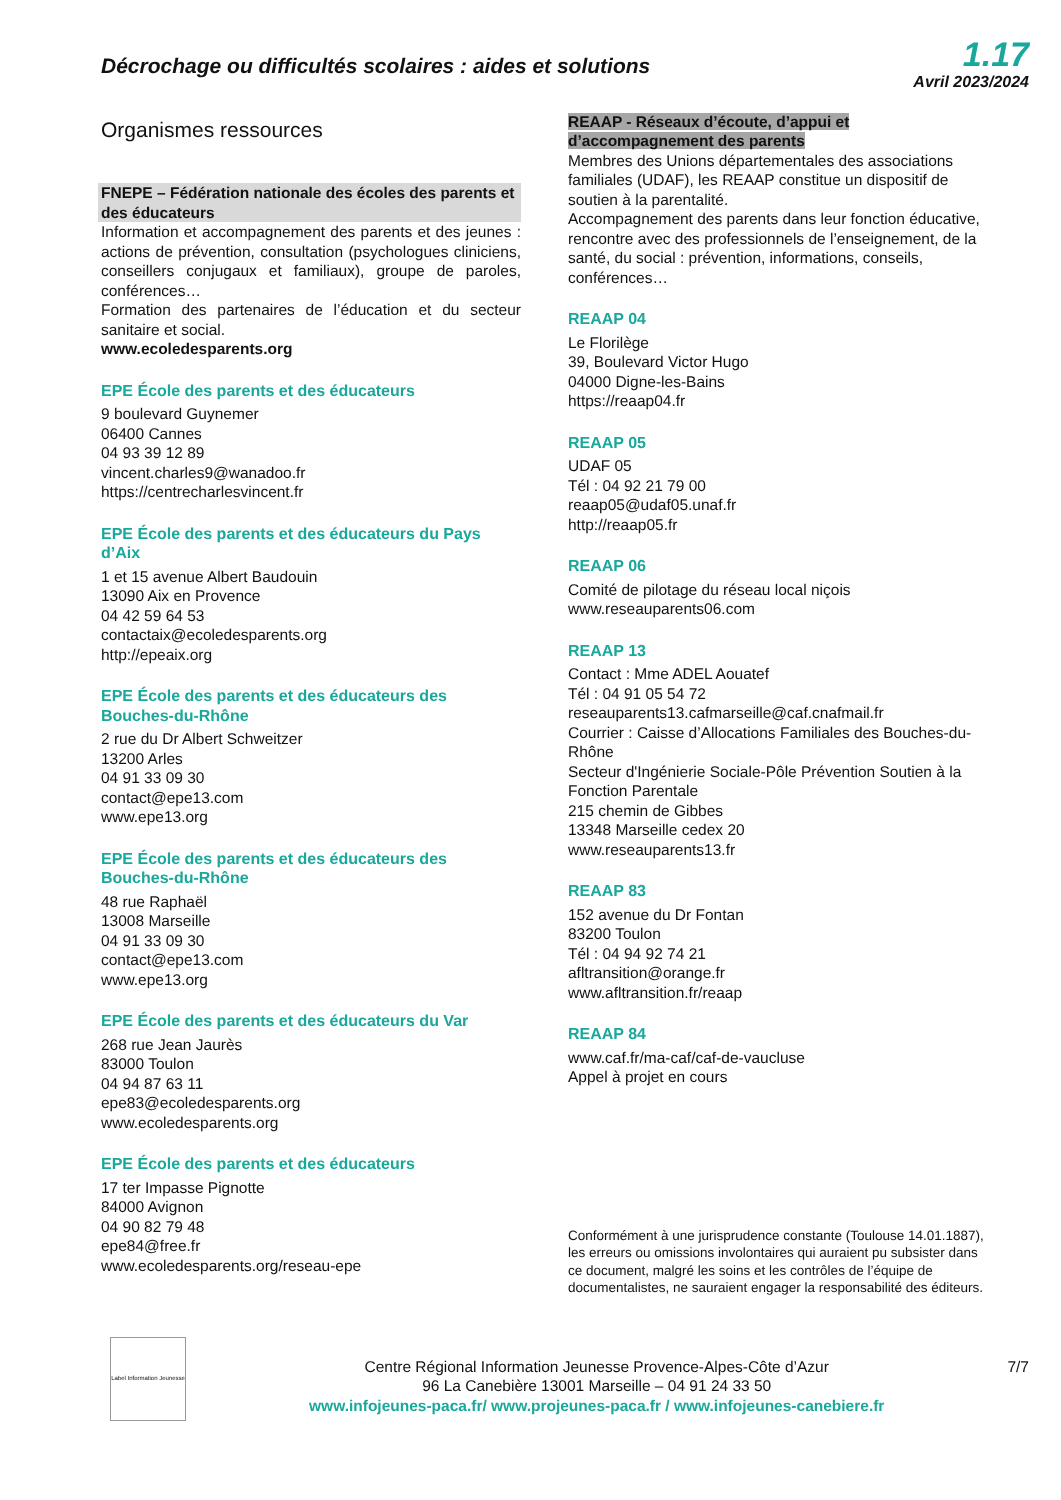Décrochage ou difficultés scolaires : aides et solutions
1.17
Avril 2023/2024
Organismes ressources
FNEPE – Fédération nationale des écoles des parents et des éducateurs
Information et accompagnement des parents et des jeunes : actions de prévention, consultation (psychologues cliniciens, conseillers conjugaux et familiaux), groupe de paroles, conférences…
Formation des partenaires de l’éducation et du secteur sanitaire et social.
www.ecoledesparents.org
EPE École des parents et des éducateurs
9 boulevard Guynemer
06400 Cannes
04 93 39 12 89
vincent.charles9@wanadoo.fr
https://centrecharlesvincent.fr
EPE École des parents et des éducateurs du Pays d’Aix
1 et 15 avenue Albert Baudouin
13090 Aix en Provence
04 42 59 64 53
contactaix@ecoledesparents.org
http://epeaix.org
EPE École des parents et des éducateurs des Bouches-du-Rhône
2 rue du Dr Albert Schweitzer
13200 Arles
04 91 33 09 30
contact@epe13.com
www.epe13.org
EPE École des parents et des éducateurs des Bouches-du-Rhône
48 rue Raphaël
13008 Marseille
04 91 33 09 30
contact@epe13.com
www.epe13.org
EPE École des parents et des éducateurs du Var
268 rue Jean Jaurès
83000 Toulon
04 94 87 63 11
epe83@ecoledesparents.org
www.ecoledesparents.org
EPE École des parents et des éducateurs
17 ter Impasse Pignotte
84000 Avignon
04 90 82 79 48
epe84@free.fr
www.ecoledesparents.org/reseau-epe
REAAP - Réseaux d’écoute, d’appui et d’accompagnement des parents
Membres des Unions départementales des associations familiales (UDAF), les REAAP constitue un dispositif de soutien à la parentalité.
Accompagnement des parents dans leur fonction éducative, rencontre avec des professionnels de l’enseignement, de la santé, du social : prévention, informations, conseils, conférences…
REAAP 04
Le Florilège
39, Boulevard Victor Hugo
04000 Digne-les-Bains
https://reaap04.fr
REAAP 05
UDAF 05
Tél : 04 92 21 79 00
reaap05@udaf05.unaf.fr
http://reaap05.fr
REAAP 06
Comité de pilotage du réseau local niçois
www.reseauparents06.com
REAAP 13
Contact : Mme ADEL Aouatef
Tél : 04 91 05 54 72
reseauparents13.cafmarseille@caf.cnafmail.fr
Courrier : Caisse d’Allocations Familiales des Bouches-du-Rhône
Secteur d'Ingénierie Sociale-Pôle Prévention Soutien à la Fonction Parentale
215 chemin de Gibbes
13348 Marseille cedex 20
www.reseauparents13.fr
REAAP 83
152 avenue du Dr Fontan
83200 Toulon
Tél : 04 94 92 74 21
afltransition@orange.fr
www.afltransition.fr/reaap
REAAP 84
www.caf.fr/ma-caf/caf-de-vaucluse
Appel à projet en cours
Conformément à une jurisprudence constante (Toulouse 14.01.1887), les erreurs ou omissions involontaires qui auraient pu subsister dans ce document, malgré les soins et les contrôles de l’équipe de documentalistes, ne sauraient engager la responsabilité des éditeurs.
Label Information Jeunesse
Centre Régional Information Jeunesse Provence-Alpes-Côte d’Azur
96 La Canebière 13001 Marseille – 04 91 24 33 50
www.infojeunes-paca.fr/ www.projeunes-paca.fr / www.infojeunes-canebiere.fr
7/7